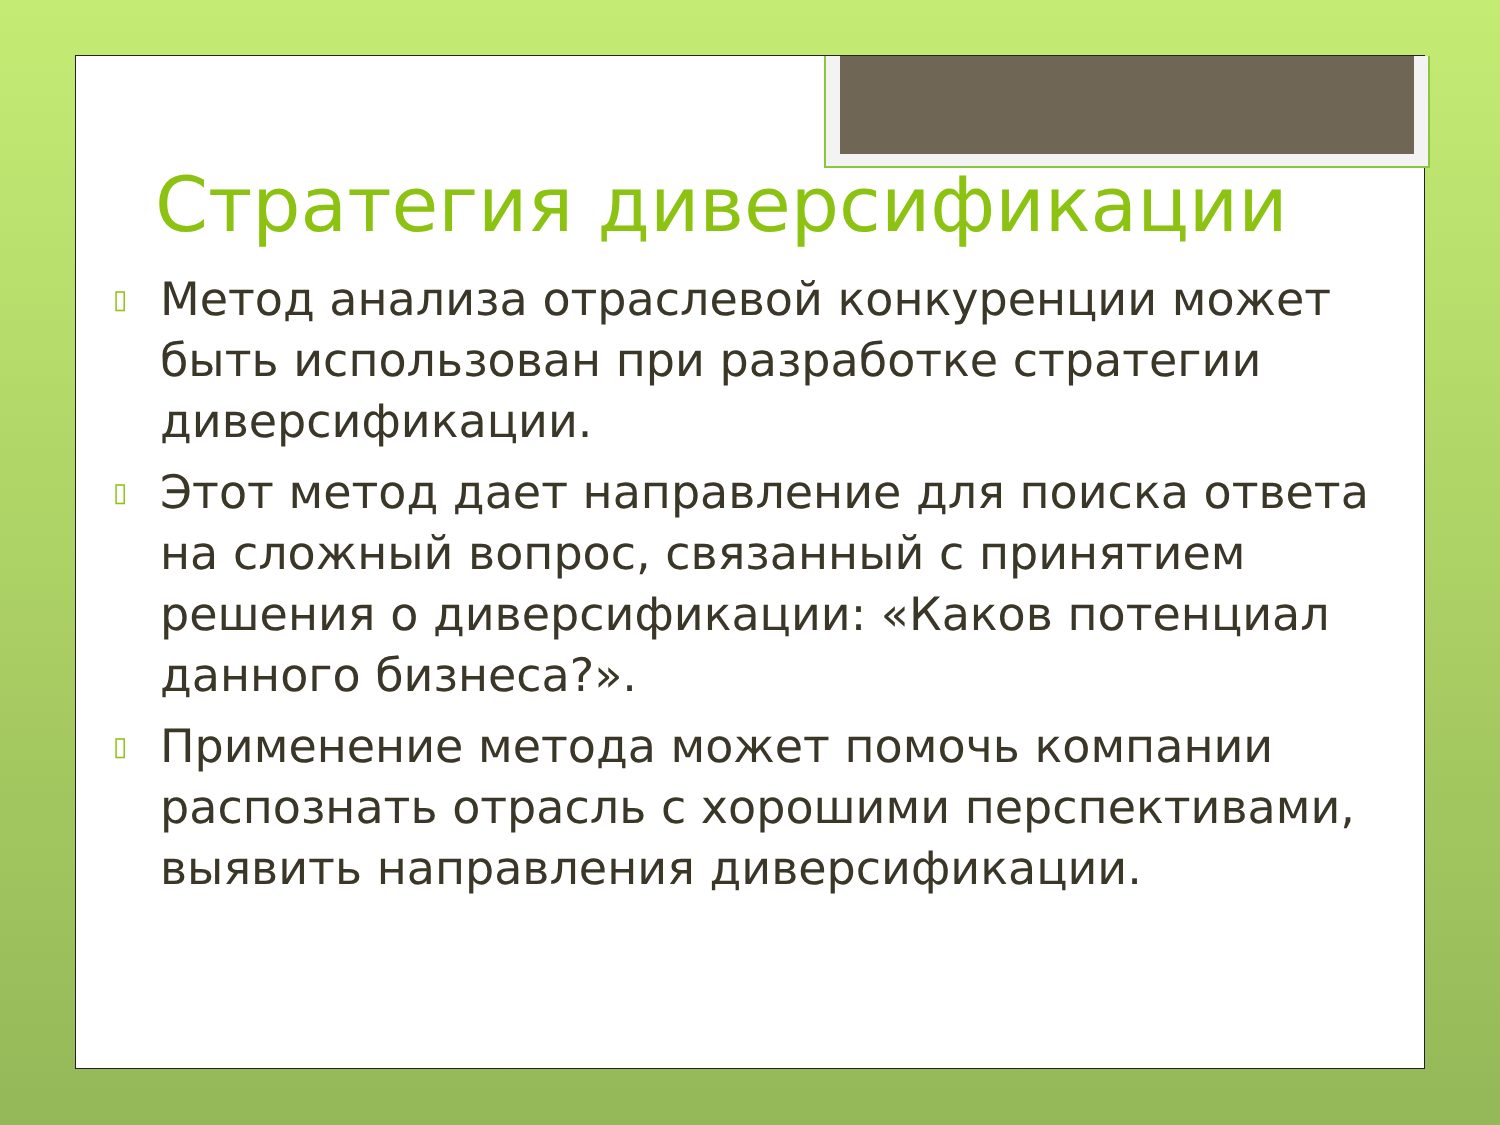Стратегия диверсификации
▯ Метод анализа отраслевой конкуренции может быть использован при разработке стратегии диверсификации.
▯ Этот метод дает направление для поиска ответа на сложный вопрос, связанный с принятием решения о диверсификации: «Каков потенциал данного бизнеса?».
▯ Применение метода может помочь компании распознать отрасль с хорошими перспективами, выявить направления диверсификации.